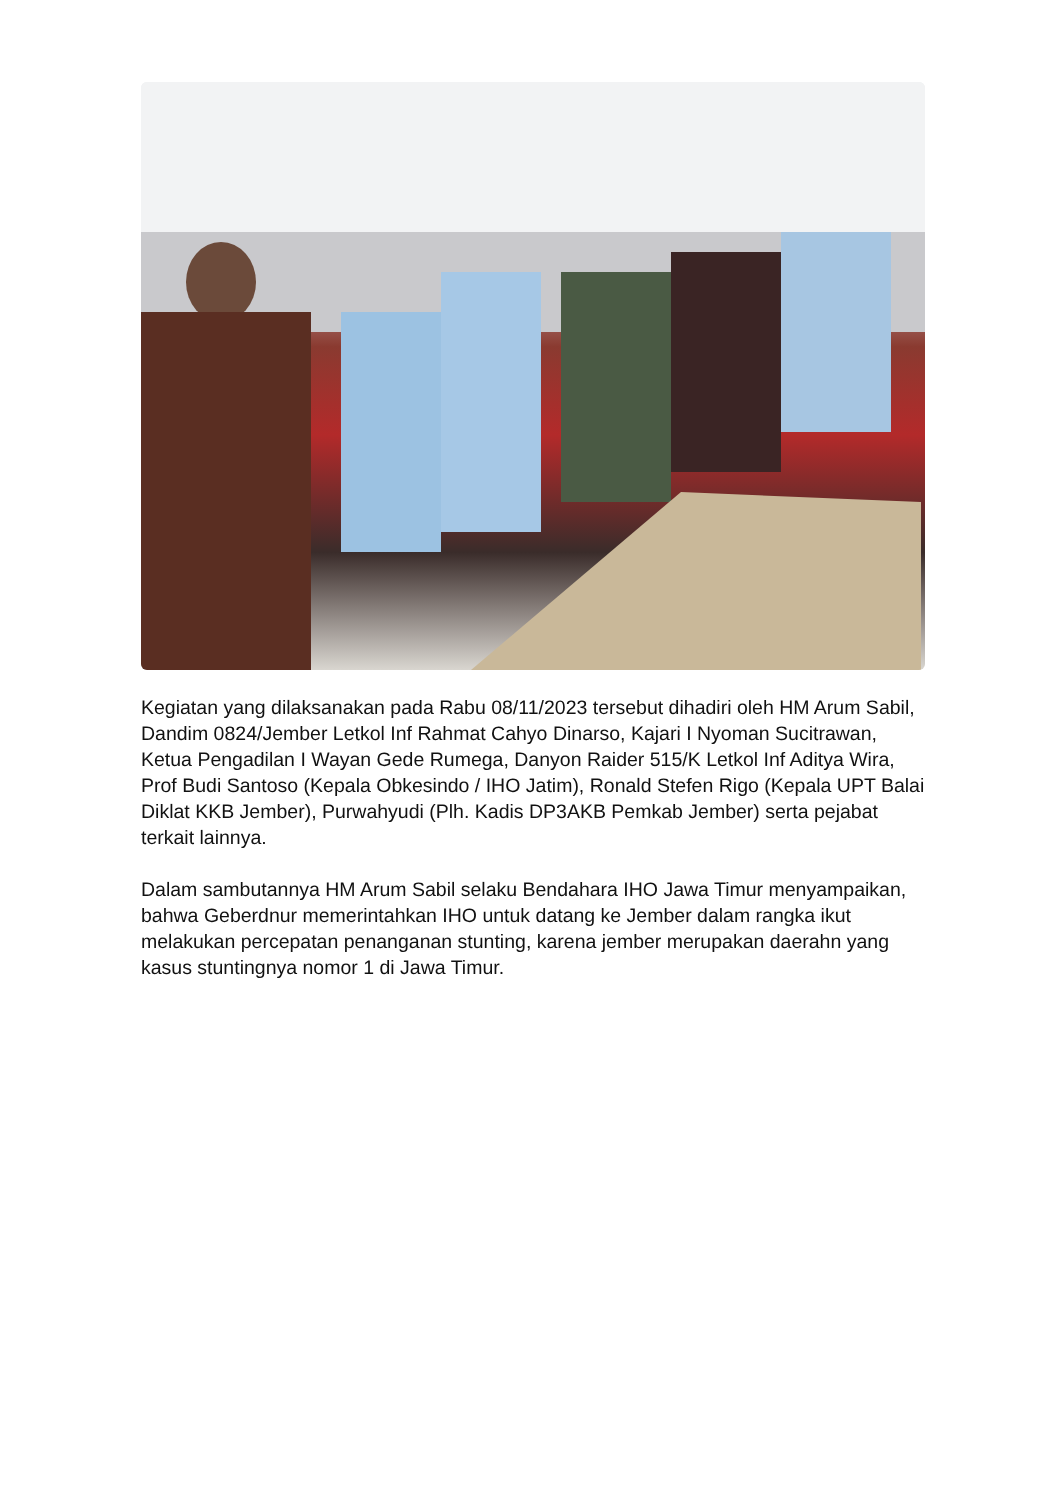Kegiatan yang dilaksanakan pada Rabu 08/11/2023 tersebut dihadiri oleh HM Arum Sabil, Dandim 0824/Jember Letkol Inf Rahmat Cahyo Dinarso, Kajari I Nyoman Sucitrawan, Ketua Pengadilan I Wayan Gede Rumega, Danyon Raider 515/K Letkol Inf Aditya Wira, Prof Budi Santoso (Kepala Obkesindo / IHO Jatim), Ronald Stefen Rigo (Kepala UPT Balai Diklat KKB Jember), Purwahyudi (Plh. Kadis DP3AKB Pemkab Jember) serta pejabat terkait lainnya.
Dalam sambutannya HM Arum Sabil selaku Bendahara IHO Jawa Timur menyampaikan, bahwa Geberdnur memerintahkan IHO untuk datang ke Jember dalam rangka ikut melakukan percepatan penanganan stunting, karena jember merupakan daerahn yang kasus stuntingnya nomor 1 di Jawa Timur.